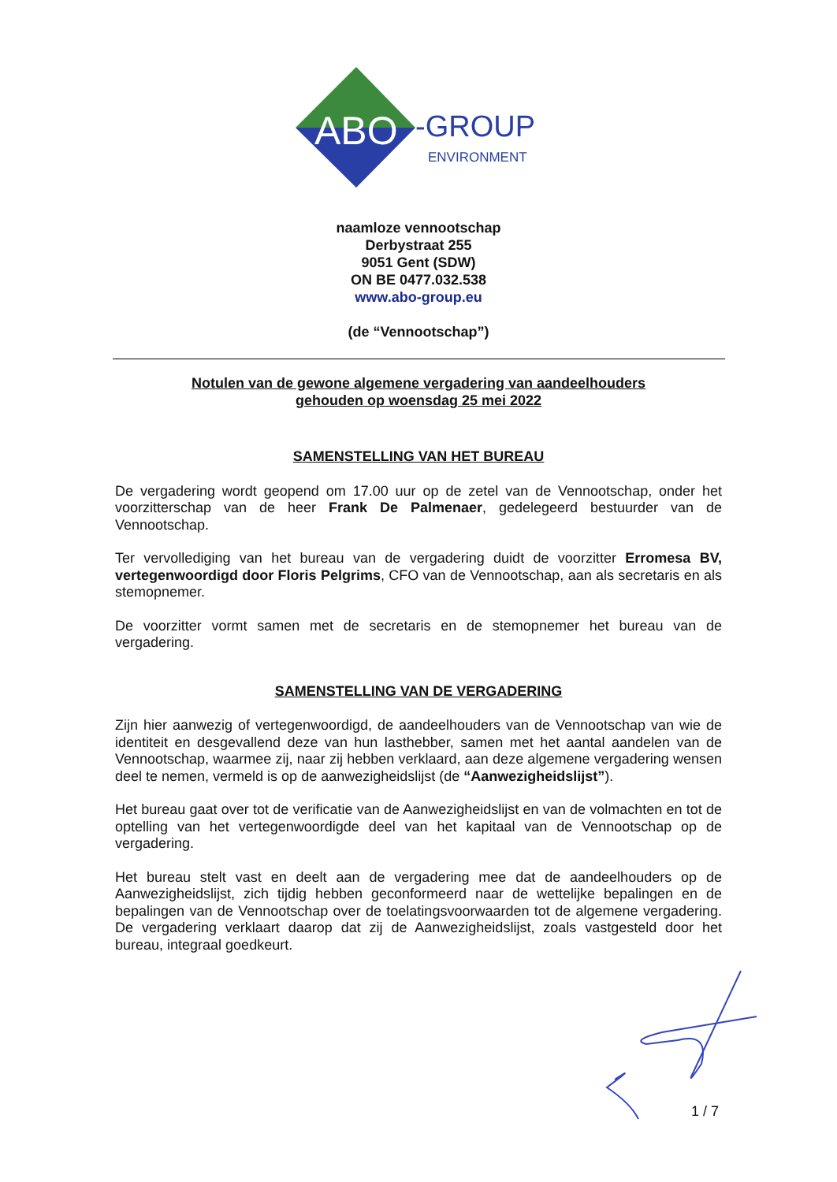ABO
-GROUP
ENVIRONMENT
naamloze vennootschap
Derbystraat 255
9051 Gent (SDW)
ON BE 0477.032.538
www.abo-group.eu
(de “Vennootschap”)
Notulen van de gewone algemene vergadering van aandeelhouders
gehouden op woensdag 25 mei 2022
SAMENSTELLING VAN HET BUREAU
De vergadering wordt geopend om 17.00 uur op de zetel van de Vennootschap, onder het voorzitterschap van de heer Frank De Palmenaer, gedelegeerd bestuurder van de Vennootschap.
Ter vervollediging van het bureau van de vergadering duidt de voorzitter Erromesa BV, vertegenwoordigd door Floris Pelgrims, CFO van de Vennootschap, aan als secretaris en als stemopnemer.
De voorzitter vormt samen met de secretaris en de stemopnemer het bureau van de vergadering.
SAMENSTELLING VAN DE VERGADERING
Zijn hier aanwezig of vertegenwoordigd, de aandeelhouders van de Vennootschap van wie de identiteit en desgevallend deze van hun lasthebber, samen met het aantal aandelen van de Vennootschap, waarmee zij, naar zij hebben verklaard, aan deze algemene vergadering wensen deel te nemen, vermeld is op de aanwezigheidslijst (de “Aanwezigheidslijst”).
Het bureau gaat over tot de verificatie van de Aanwezigheidslijst en van de volmachten en tot de optelling van het vertegenwoordigde deel van het kapitaal van de Vennootschap op de vergadering.
Het bureau stelt vast en deelt aan de vergadering mee dat de aandeelhouders op de Aanwezigheidslijst, zich tijdig hebben geconformeerd naar de wettelijke bepalingen en de bepalingen van de Vennootschap over de toelatingsvoorwaarden tot de algemene vergadering. De vergadering verklaart daarop dat zij de Aanwezigheidslijst, zoals vastgesteld door het bureau, integraal goedkeurt.
1 / 7